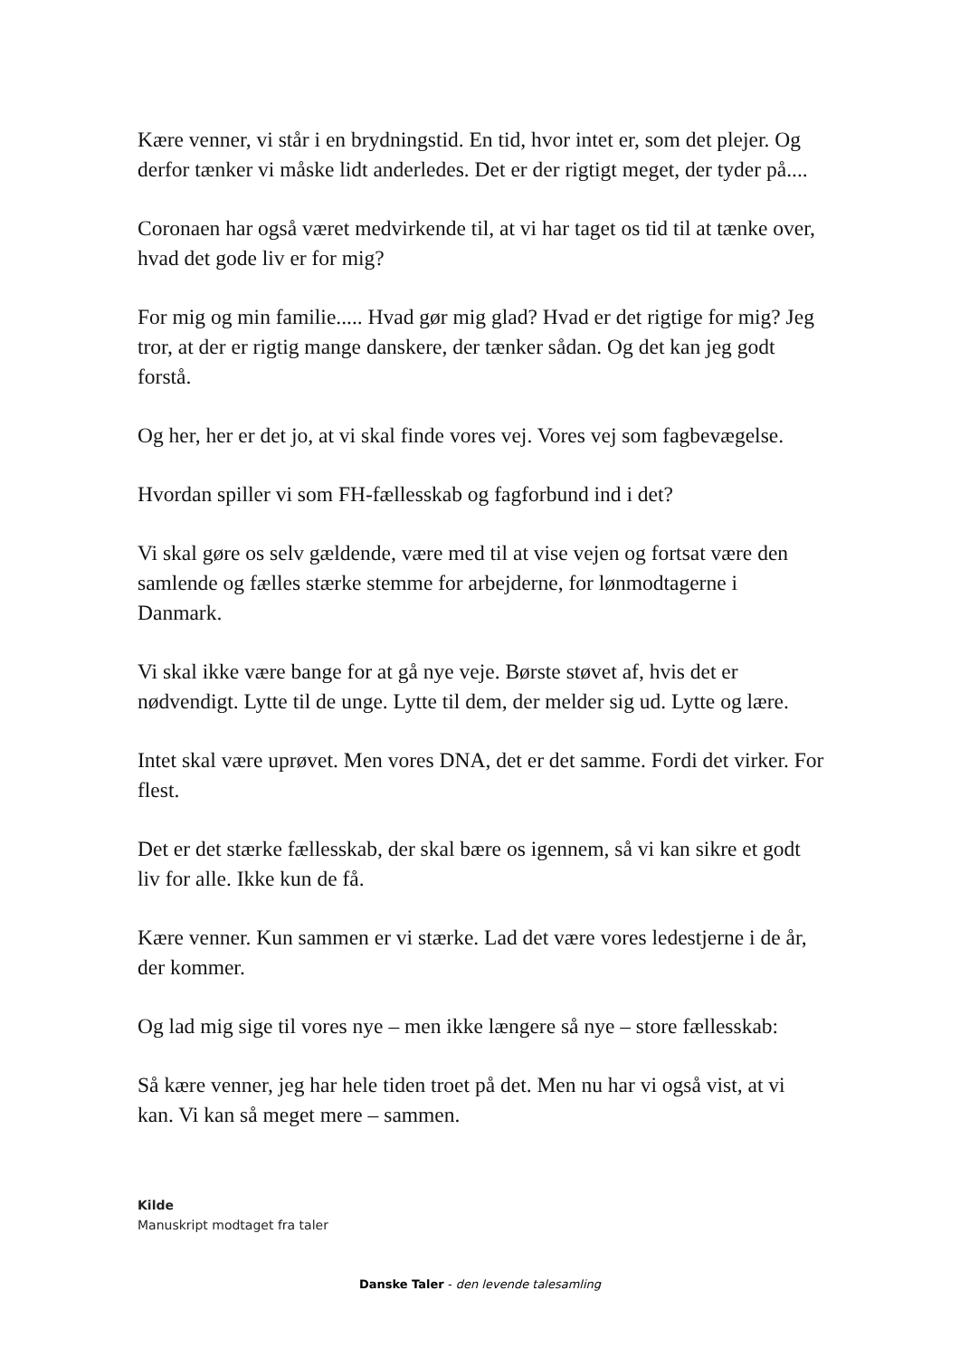Kære venner, vi står i en brydningstid. En tid, hvor intet er, som det plejer. Og derfor tænker vi måske lidt anderledes. Det er der rigtigt meget, der tyder på....
Coronaen har også været medvirkende til, at vi har taget os tid til at tænke over, hvad det gode liv er for mig?
For mig og min familie..... Hvad gør mig glad? Hvad er det rigtige for mig? Jeg tror, at der er rigtig mange danskere, der tænker sådan. Og det kan jeg godt forstå.
Og her, her er det jo, at vi skal finde vores vej. Vores vej som fagbevægelse.
Hvordan spiller vi som FH-fællesskab og fagforbund ind i det?
Vi skal gøre os selv gældende, være med til at vise vejen og fortsat være den samlende og fælles stærke stemme for arbejderne, for lønmodtagerne i Danmark.
Vi skal ikke være bange for at gå nye veje. Børste støvet af, hvis det er nødvendigt. Lytte til de unge. Lytte til dem, der melder sig ud. Lytte og lære.
Intet skal være uprøvet. Men vores DNA, det er det samme. Fordi det virker. For flest.
Det er det stærke fællesskab, der skal bære os igennem, så vi kan sikre et godt liv for alle. Ikke kun de få.
Kære venner. Kun sammen er vi stærke. Lad det være vores ledestjerne i de år, der kommer.
Og lad mig sige til vores nye – men ikke længere så nye – store fællesskab:
Så kære venner, jeg har hele tiden troet på det. Men nu har vi også vist, at vi kan. Vi kan så meget mere – sammen.
Kilde
Manuskript modtaget fra taler
Danske Taler - den levende talesamling